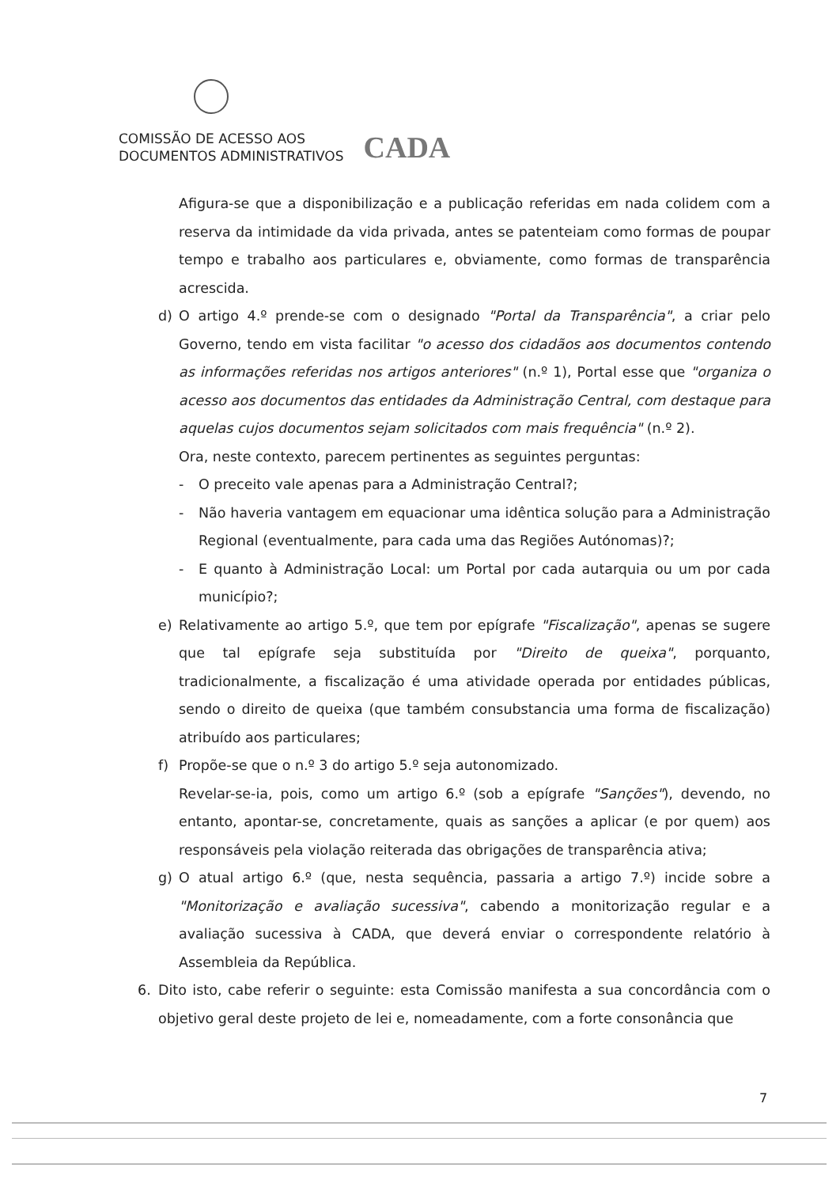COMISSÃO DE ACESSO AOS
DOCUMENTOS ADMINISTRATIVOS
CADA
Afigura-se que a disponibilização e a publicação referidas em nada colidem com a reserva da intimidade da vida privada, antes se patenteiam como formas de poupar tempo e trabalho aos particulares e, obviamente, como formas de transparência acrescida.
d) O artigo 4.º prende-se com o designado "Portal da Transparência", a criar pelo Governo, tendo em vista facilitar "o acesso dos cidadãos aos documentos contendo as informações referidas nos artigos anteriores" (n.º 1), Portal esse que "organiza o acesso aos documentos das entidades da Administração Central, com destaque para aquelas cujos documentos sejam solicitados com mais frequência" (n.º 2).
Ora, neste contexto, parecem pertinentes as seguintes perguntas:
- O preceito vale apenas para a Administração Central?;
- Não haveria vantagem em equacionar uma idêntica solução para a Administração Regional (eventualmente, para cada uma das Regiões Autónomas)?;
- E quanto à Administração Local: um Portal por cada autarquia ou um por cada município?;
e) Relativamente ao artigo 5.º, que tem por epígrafe "Fiscalização", apenas se sugere que tal epígrafe seja substituída por "Direito de queixa", porquanto, tradicionalmente, a fiscalização é uma atividade operada por entidades públicas, sendo o direito de queixa (que também consubstancia uma forma de fiscalização) atribuído aos particulares;
f) Propõe-se que o n.º 3 do artigo 5.º seja autonomizado.
Revelar-se-ia, pois, como um artigo 6.º (sob a epígrafe "Sanções"), devendo, no entanto, apontar-se, concretamente, quais as sanções a aplicar (e por quem) aos responsáveis pela violação reiterada das obrigações de transparência ativa;
g) O atual artigo 6.º (que, nesta sequência, passaria a artigo 7.º) incide sobre a "Monitorização e avaliação sucessiva", cabendo a monitorização regular e a avaliação sucessiva à CADA, que deverá enviar o correspondente relatório à Assembleia da República.
6. Dito isto, cabe referir o seguinte: esta Comissão manifesta a sua concordância com o objetivo geral deste projeto de lei e, nomeadamente, com a forte consonância que
7